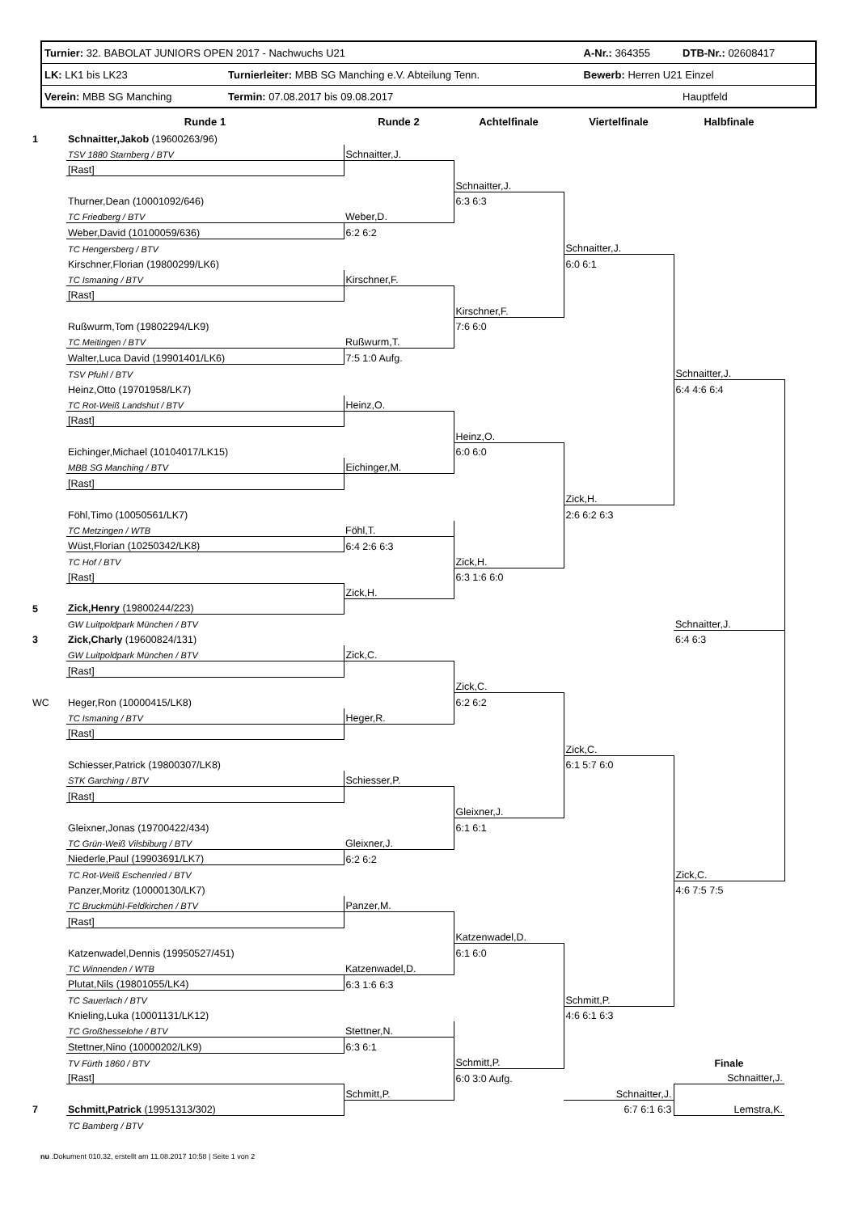| Turnier: 32. BABOLAT JUNIORS OPEN 2017 - Nachwuchs U21 | | A-Nr.: 364355 | DTB-Nr.: 02608417 |
| LK: LK1 bis LK23 | Turnierleiter: MBB SG Manching e.V. Abteilung Tenn. | Bewerb: Herren U21 Einzel | |
| Verein: MBB SG Manching | Termin: 07.08.2017 bis 09.08.2017 | | Hauptfeld |
| | Runde 1 | Runde 2 | Achtelfinale | Viertelfinale | Halbfinale |
| --- | --- | --- | --- | --- | --- |
| 1 | Schnaitter,Jakob (19600263/96) | | | | |
| | TSV 1880 Starnberg / BTV | Schnaitter,J. | | | |
| | [Rast] | | | | |
| | | | Schnaitter,J. | | |
| | Thurner,Dean (10001092/646) | | 6:3 6:3 | | |
| | TC Friedberg / BTV | Weber,D. | | | |
| | Weber,David (10100059/636) | 6:2 6:2 | | | |
| | TC Hengersberg / BTV | | | Schnaitter,J. | |
| | Kirschner,Florian (19800299/LK6) | | | 6:0 6:1 | |
| | TC Ismaning / BTV | Kirschner,F. | | | |
| | [Rast] | | | | |
| | | | Kirschner,F. | | |
| | Rußwurm,Tom (19802294/LK9) | | 7:6 6:0 | | |
| | TC Meitingen / BTV | Rußwurm,T. | | | |
| | Walter,Luca David (19901401/LK6) | 7:5 1:0 Aufg. | | | |
| | TSV Pfuhl / BTV | | | | Schnaitter,J. |
| | Heinz,Otto (19701958/LK7) | | | | 6:4 4:6 6:4 |
| | TC Rot-Weiß Landshut / BTV | Heinz,O. | | | |
| | [Rast] | | | | |
| | | | Heinz,O. | | |
| | Eichinger,Michael (10104017/LK15) | | 6:0 6:0 | | |
| | MBB SG Manching / BTV | Eichinger,M. | | | |
| | [Rast] | | | | |
| | | | | Zick,H. | |
| | Föhl,Timo (10050561/LK7) | | | 2:6 6:2 6:3 | |
| | TC Metzingen / WTB | Föhl,T. | | | |
| | Wüst,Florian (10250342/LK8) | 6:4 2:6 6:3 | | | |
| | TC Hof / BTV | | Zick,H. | | |
| | [Rast] | | 6:3 1:6 6:0 | | |
| | | Zick,H. | | | |
| 5 | Zick,Henry (19800244/223) | | | | |
| | GW Luitpoldpark München / BTV | | | | Schnaitter,J. |
| 3 | Zick,Charly (19600824/131) | | | | 6:4 6:3 |
| | GW Luitpoldpark München / BTV | Zick,C. | | | |
| | [Rast] | | | | |
| | | | Zick,C. | | |
| WC | Heger,Ron (10000415/LK8) | | 6:2 6:2 | | |
| | TC Ismaning / BTV | Heger,R. | | | |
| | [Rast] | | | | |
| | | | | Zick,C. | |
| | Schiesser,Patrick (19800307/LK8) | | | 6:1 5:7 6:0 | |
| | STK Garching / BTV | Schiesser,P. | | | |
| | [Rast] | | | | |
| | | | Gleixner,J. | | |
| | Gleixner,Jonas (19700422/434) | | 6:1 6:1 | | |
| | TC Grün-Weiß Vilsbiburg / BTV | Gleixner,J. | | | |
| | Niederle,Paul (19903691/LK7) | 6:2 6:2 | | | |
| | TC Rot-Weiß Eschenried / BTV | | | | Zick,C. |
| | Panzer,Moritz (10000130/LK7) | | | | 4:6 7:5 7:5 |
| | TC Bruckmühl-Feldkirchen / BTV | Panzer,M. | | | |
| | [Rast] | | | | |
| | | | Katzenwadel,D. | | |
| | Katzenwadel,Dennis (19950527/451) | | 6:1 6:0 | | |
| | TC Winnenden / WTB | Katzenwadel,D. | | | |
| | Plutat,Nils (19801055/LK4) | 6:3 1:6 6:3 | | | |
| | TC Sauerlach / BTV | | | Schmitt,P. | |
| | Knieling,Luka (10001131/LK12) | | | 4:6 6:1 6:3 | |
| | TC Großhesselohe / BTV | Stettner,N. | | | |
| | Stettner,Nino (10000202/LK9) | 6:3 6:1 | | | |
| | TV Fürth 1860 / BTV | | Schmitt,P. | | Finale |
| | [Rast] | | 6:0 3:0 Aufg. | | Schnaitter,J. |
| | | Schmitt,P. | | Schnaitter,J. | |
| 7 | Schmitt,Patrick (19951313/302) | | | 6:7 6:1 6:3 | Lemstra,K. |
| | TC Bamberg / BTV | | | | |
nu .Dokument 010.32, erstellt am 11.08.2017 10:58 | Seite 1 von 2